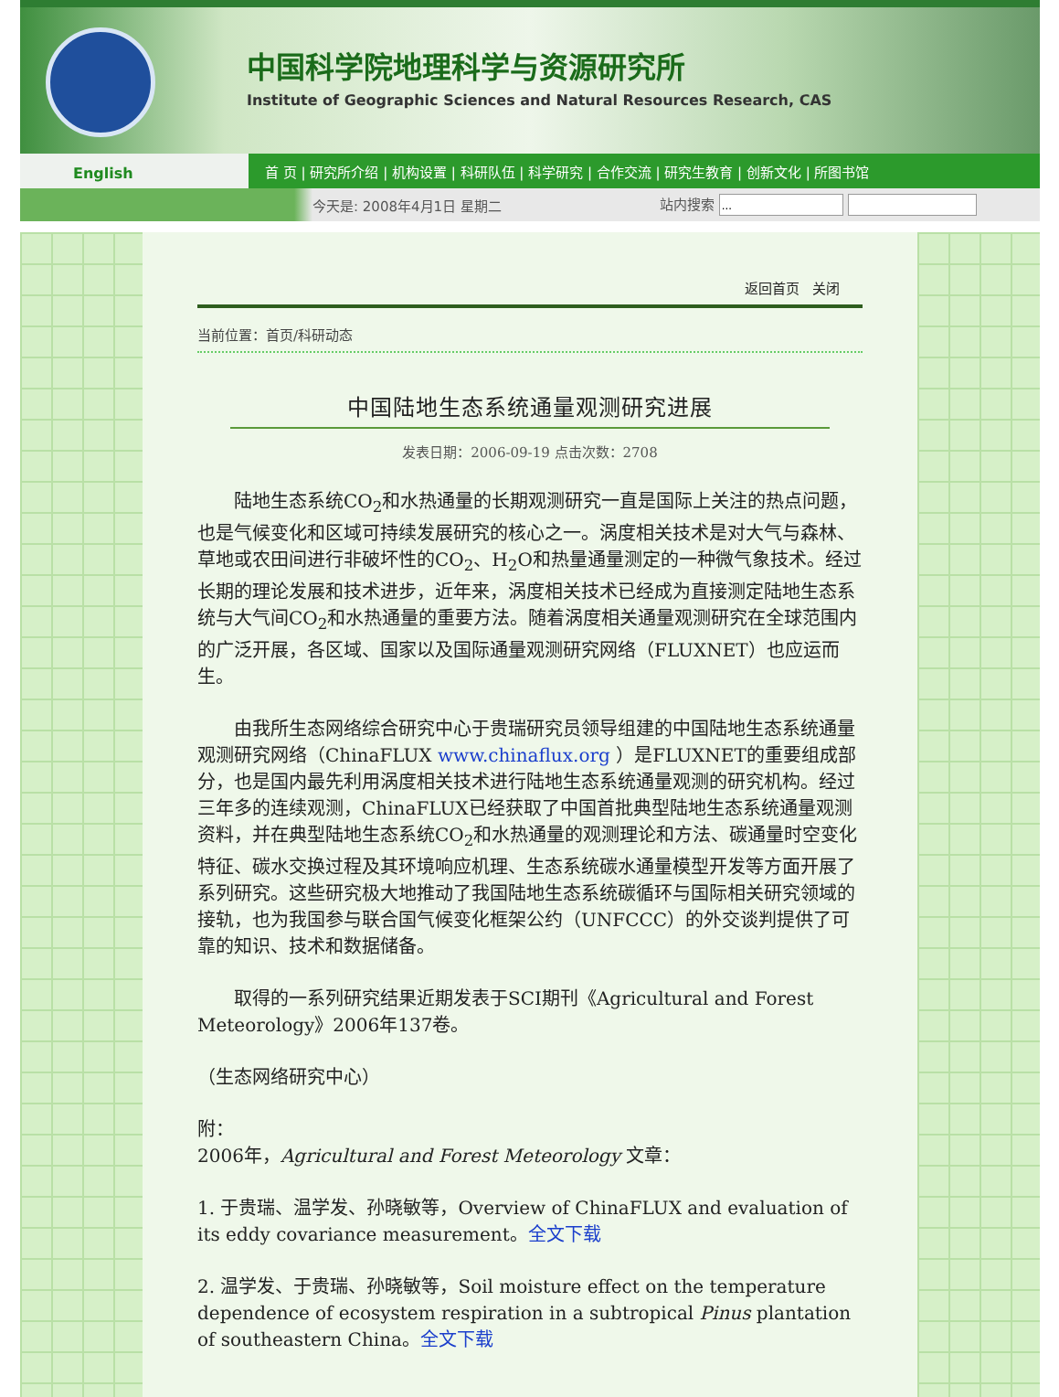中国科学院地理科学与资源研究所
Institute of Geographic Sciences and Natural Resources Research, CAS
English
首 页 | 研究所介绍 | 机构设置 | 科研队伍 | 科学研究 | 合作交流 | 研究生教育 | 创新文化 | 所图书馆
今天是: 2008年4月1日 星期二 站内搜索
返回首页 关闭
当前位置：首页/科研动态
中国陆地生态系统通量观测研究进展
发表日期：2006-09-19 点击次数：2708
陆地生态系统CO<sub>2</sub>和水热通量的长期观测研究一直是国际上关注的热点问题，也是气候变化和区域可持续发展研究的核心之一。涡度相关技术是对大气与森林、草地或农田间进行非破坏性的CO<sub>2</sub>、H<sub>2</sub>O和热量通量测定的一种微气象技术。经过长期的理论发展和技术进步，近年来，涡度相关技术已经成为直接测定陆地生态系统与大气间CO<sub>2</sub>和水热通量的重要方法。随着涡度相关通量观测研究在全球范围内的广泛开展，各区域、国家以及国际通量观测研究网络（FLUXNET）也应运而生。
由我所生态网络综合研究中心于贵瑞研究员领导组建的中国陆地生态系统通量观测研究网络（ChinaFLUX www.chinaflux.org ）是FLUXNET的重要组成部分，也是国内最先利用涡度相关技术进行陆地生态系统通量观测的研究机构。经过三年多的连续观测，ChinaFLUX已经获取了中国首批典型陆地生态系统通量观测资料，并在典型陆地生态系统CO<sub>2</sub>和水热通量的观测理论和方法、碳通量时空变化特征、碳水交换过程及其环境响应机理、生态系统碳水通量模型开发等方面开展了系列研究。这些研究极大地推动了我国陆地生态系统碳循环与国际相关研究领域的接轨，也为我国参与联合国气候变化框架公约（UNFCCC）的外交谈判提供了可靠的知识、技术和数据储备。
取得的一系列研究结果近期发表于SCI期刊《Agricultural and Forest Meteorology》2006年137卷。
（生态网络研究中心）
附：
2006年，Agricultural and Forest Meteorology 文章：
1. 于贵瑞、温学发、孙晓敏等，Overview of ChinaFLUX and evaluation of its eddy covariance measurement。全文下载
2. 温学发、于贵瑞、孙晓敏等，Soil moisture effect on the temperature dependence of ecosystem respiration in a subtropical Pinus plantation of southeastern China。全文下载